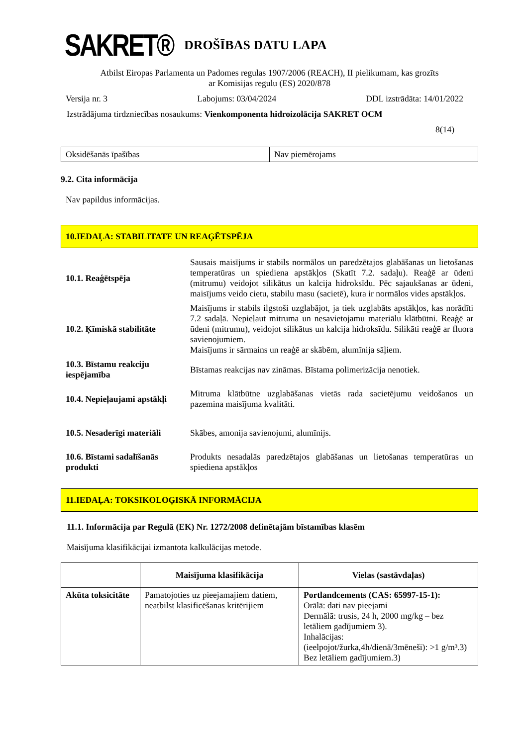SAKRET®
DROŠĪBAS DATU LAPA
Atbilst Eiropas Parlamenta un Padomes regulas 1907/2006 (REACH), II pielikumam, kas grozīts
ar Komisijas regulu (ES) 2020/878
Versija nr. 3 Labojums: 03/04/2024 DDL izstrādāta: 14/01/2022
Izstrādājuma tirdzniecības nosaukums: Vienkomponenta hidroizolācija SAKRET OCM
8(14)
| Oksidēšanās īpašības | Nav piemērojams |
9.2. Cita informācija
Nav papildus informācijas.
10.IEDAĻA: STABILITATE UN REAĢĒTSPĒJA
| 10.1. Reaģētspēja | Sausais maisījums ir stabils normālos un paredzētajos glabāšanas un lietošanas temperatūras un spiediena apstākļos (Skatīt 7.2. sadaļu). Reaģē ar ūdeni (mitrumu) veidojot silikātus un kalcija hidroksīdu. Pēc sajaukšanas ar ūdeni, maisījums veido cietu, stabilu masu (sacietē), kura ir normālos vides apstākļos. |
| 10.2. Ķīmiskā stabilitāte | Maisījums ir stabils ilgstoši uzglabājot, ja tiek uzglabāts apstākļos, kas norādīti 7.2 sadaļā. Nepieļaut mitruma un nesavietojamu materiālu klātbūtni. Reaģē ar ūdeni (mitrumu), veidojot silikātus un kalcija hidroksīdu. Silikāti reaģē ar fluora savienojumiem. Maisījums ir sārmains un reaģē ar skābēm, alumīnija sāļiem. |
| 10.3. Bīstamu reakciju iespējamība | Bīstamas reakcijas nav zināmas. Bīstama polimerizācija nenotiek. |
| 10.4. Nepieļaujami apstākļi | Mitruma klātbūtne uzglabāšanas vietās rada sacietējumu veidošanos un pazemina maisījuma kvalitāti. |
| 10.5. Nesaderīgi materiāli | Skābes, amonija savienojumi, alumīnijs. |
| 10.6. Bīstami sadalīšanās produkti | Produkts nesadalās paredzētajos glabāšanas un lietošanas temperatūras un spiediena apstākļos |
11.IEDAĻA: TOKSIKOLOĢISKĀ INFORMĀCIJA
11.1. Informācija par Regulā (EK) Nr. 1272/2008 definētajām bīstamības klasēm
Maisījuma klasifikācijai izmantota kalkulācijas metode.
| | Maisījuma klasifikācija | Vielas (sastāvdaļas) |
| --- | --- | --- |
| Akūta toksicitāte | Pamatojoties uz pieejamajiem datiem, neatbilst klasificēšanas kritērijiem | Portlandcements (CAS: 65997-15-1): Orālā: dati nav pieejami Dermālā: trusis, 24 h, 2000 mg/kg – bez letāliem gadījumiem 3). Inhalācijas: (ieelpojot/žurka,4h/dienā/3mēneši): >1 g/m³.3) Bez letāliem gadījumiem.3) |